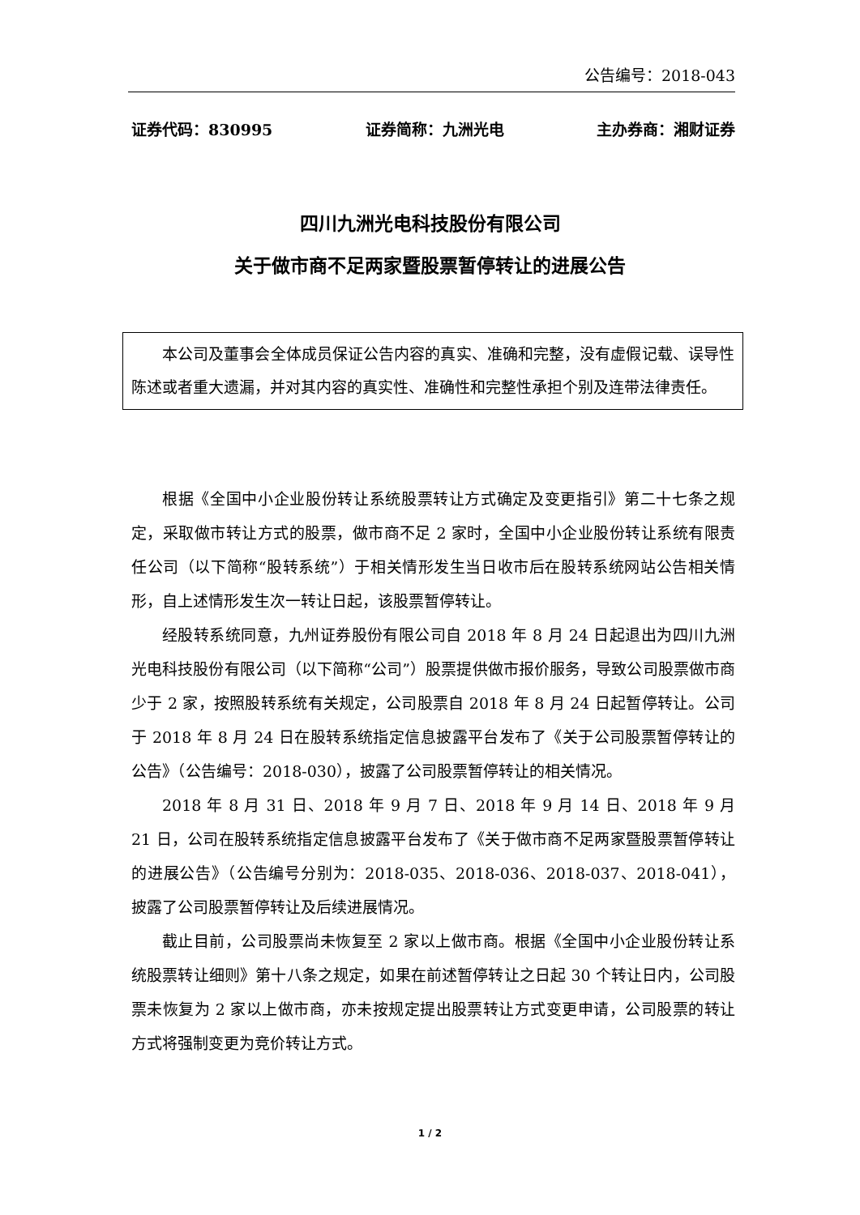公告编号：2018-043
证券代码：830995 证券简称：九洲光电 主办券商：湘财证券
四川九洲光电科技股份有限公司
关于做市商不足两家暨股票暂停转让的进展公告
本公司及董事会全体成员保证公告内容的真实、准确和完整，没有虚假记载、误导性陈述或者重大遗漏，并对其内容的真实性、准确性和完整性承担个别及连带法律责任。
根据《全国中小企业股份转让系统股票转让方式确定及变更指引》第二十七条之规定，采取做市转让方式的股票，做市商不足 2 家时，全国中小企业股份转让系统有限责任公司（以下简称“股转系统”）于相关情形发生当日收市后在股转系统网站公告相关情形，自上述情形发生次一转让日起，该股票暂停转让。
经股转系统同意，九州证券股份有限公司自 2018 年 8 月 24 日起退出为四川九洲光电科技股份有限公司（以下简称“公司”）股票提供做市报价服务，导致公司股票做市商少于 2 家，按照股转系统有关规定，公司股票自 2018 年 8 月 24 日起暂停转让。公司于 2018 年 8 月 24 日在股转系统指定信息披露平台发布了《关于公司股票暂停转让的公告》（公告编号：2018-030），披露了公司股票暂停转让的相关情况。
2018 年 8 月 31 日、2018 年 9 月 7 日、2018 年 9 月 14 日、2018 年 9 月 21 日，公司在股转系统指定信息披露平台发布了《关于做市商不足两家暨股票暂停转让的进展公告》（公告编号分别为：2018-035、2018-036、2018-037、2018-041），披露了公司股票暂停转让及后续进展情况。
截止目前，公司股票尚未恢复至 2 家以上做市商。根据《全国中小企业股份转让系统股票转让细则》第十八条之规定，如果在前述暂停转让之日起 30 个转让日内，公司股票未恢复为 2 家以上做市商，亦未按规定提出股票转让方式变更申请，公司股票的转让方式将强制变更为竞价转让方式。
1 / 2